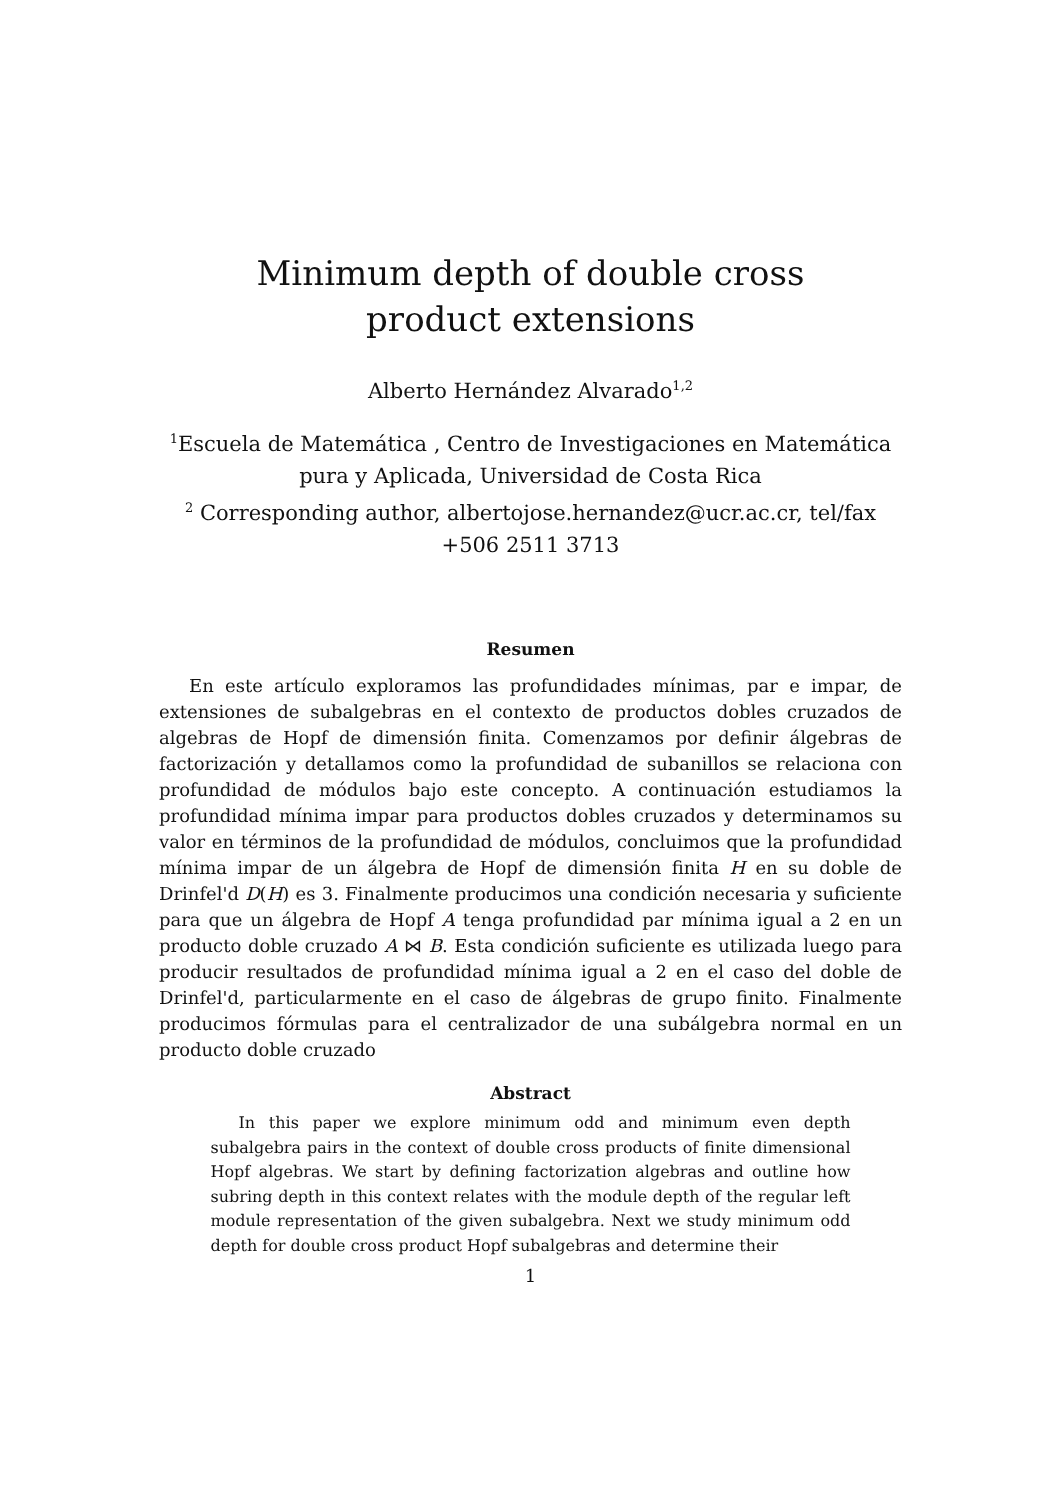Minimum depth of double cross product extensions
Alberto Hernández Alvarado<sup>1,2</sup>
<sup>1</sup> Escuela de Matemática , Centro de Investigaciones en Matemática
pura y Aplicada, Universidad de Costa Rica
<sup>2</sup> Corresponding author, albertojose.hernandez@ucr.ac.cr, tel/fax
+506 2511 3713
Resumen
En este artículo exploramos las profundidades mínimas, par e impar, de extensiones de subalgebras en el contexto de productos dobles cruzados de algebras de Hopf de dimensión finita. Comenzamos por definir álgebras de factorización y detallamos como la profundidad de subanillos se relaciona con profundidad de módulos bajo este concepto. A continuación estudiamos la profundidad mínima impar para productos dobles cruzados y determinamos su valor en términos de la profundidad de módulos, concluimos que la profundidad mínima impar de un álgebra de Hopf de dimensión finita H en su doble de Drinfel'd D(H) es 3. Finalmente producimos una condición necesaria y suficiente para que un álgebra de Hopf A tenga profundidad par mínima igual a 2 en un producto doble cruzado A ⋈ B. Esta condición suficiente es utilizada luego para producir resultados de profundidad mínima igual a 2 en el caso del doble de Drinfel'd, particularmente en el caso de álgebras de grupo finito. Finalmente producimos fórmulas para el centralizador de una subálgebra normal en un producto doble cruzado
Abstract
In this paper we explore minimum odd and minimum even depth subalgebra pairs in the context of double cross products of finite dimensional Hopf algebras. We start by defining factorization algebras and outline how subring depth in this context relates with the module depth of the regular left module representation of the given subalgebra. Next we study minimum odd depth for double cross product Hopf subalgebras and determine their
1